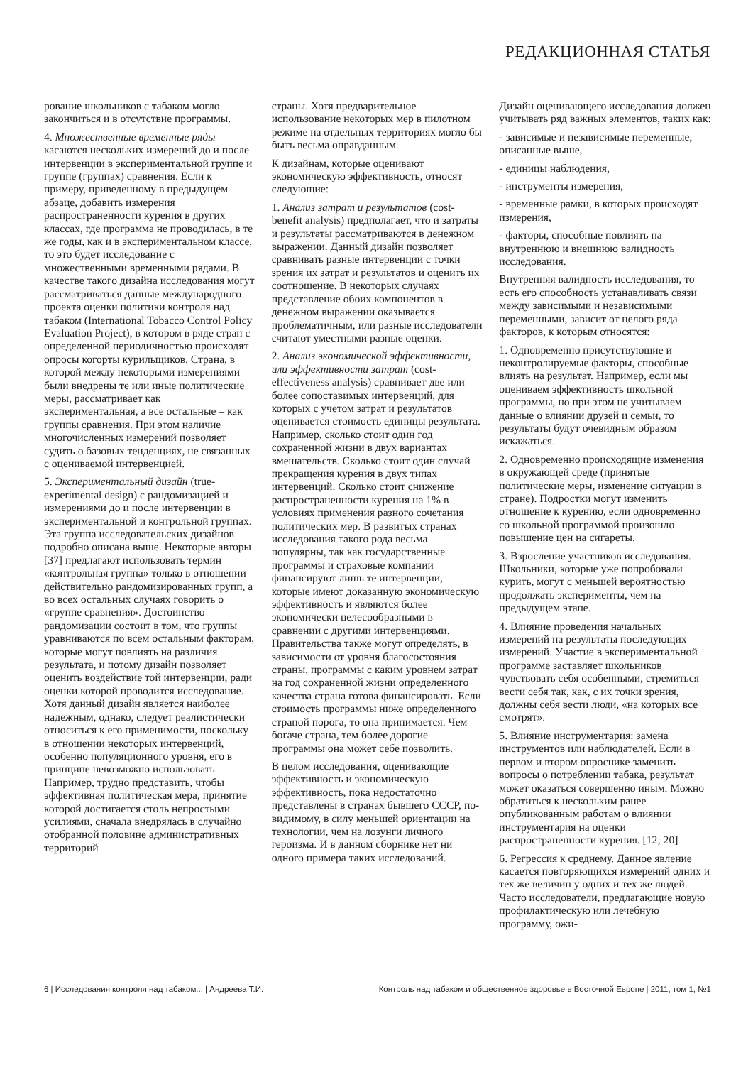РЕДАКЦИОННАЯ СТАТЬЯ
рование школьников с табаком могло закончиться и в отсутствие программы.
4. Множественные временные ряды касаются нескольких измерений до и после интервенции в экспериментальной группе и группе (группах) сравнения. Если к примеру, приведенному в предыдущем абзаце, добавить измерения распространенности курения в других классах, где программа не проводилась, в те же годы, как и в экспериментальном классе, то это будет исследование с множественными временными рядами. В качестве такого дизайна исследования могут рассматриваться данные международного проекта оценки политики контроля над табаком (International Tobacco Control Policy Evaluation Project), в котором в ряде стран с определенной периодичностью происходят опросы когорты курильщиков. Страна, в которой между некоторыми измерениями были внедрены те или иные политические меры, рассматривает как экспериментальная, а все остальные – как группы сравнения. При этом наличие многочисленных измерений позволяет судить о базовых тенденциях, не связанных с оцениваемой интервенцией.
5. Экспериментальный дизайн (true-experimental design) с рандомизацией и измерениями до и после интервенции в экспериментальной и контрольной группах. Эта группа исследовательских дизайнов подробно описана выше. Некоторые авторы [37] предлагают использовать термин «контрольная группа» только в отношении действительно рандомизированных групп, а во всех остальных случаях говорить о «группе сравнения». Достоинство рандомизации состоит в том, что группы уравниваются по всем остальным факторам, которые могут повлиять на различия результата, и потому дизайн позволяет оценить воздействие той интервенции, ради оценки которой проводится исследование.
Хотя данный дизайн является наиболее надежным, однако, следует реалистически относиться к его применимости, поскольку в отношении некоторых интервенций, особенно популяционного уровня, его в принципе невозможно использовать. Например, трудно представить, чтобы эффективная политическая мера, принятие которой достигается столь непростыми усилиями, сначала внедрялась в случайно отобранной половине административных территорий
страны. Хотя предварительное использование некоторых мер в пилотном режиме на отдельных территориях могло бы быть весьма оправданным.
К дизайнам, которые оценивают экономическую эффективность, относят следующие:
1. Анализ затрат и результатов (cost-benefit analysis) предполагает, что и затраты и результаты рассматриваются в денежном выражении. Данный дизайн позволяет сравнивать разные интервенции с точки зрения их затрат и результатов и оценить их соотношение. В некоторых случаях представление обоих компонентов в денежном выражении оказывается проблематичным, или разные исследователи считают уместными разные оценки.
2. Анализ экономической эффективности, или эффективности затрат (cost-effectiveness analysis) сравнивает две или более сопоставимых интервенций, для которых с учетом затрат и результатов оценивается стоимость единицы результата. Например, сколько стоит один год сохраненной жизни в двух вариантах вмешательств. Сколько стоит один случай прекращения курения в двух типах интервенций. Сколько стоит снижение распространенности курения на 1% в условиях применения разного сочетания политических мер. В развитых странах исследования такого рода весьма популярны, так как государственные программы и страховые компании финансируют лишь те интервенции, которые имеют доказанную экономическую эффективность и являются более экономически целесообразными в сравнении с другими интервенциями. Правительства также могут определять, в зависимости от уровня благосостояния страны, программы с каким уровнем затрат на год сохраненной жизни определенного качества страна готова финансировать. Если стоимость программы ниже определенного страной порога, то она принимается. Чем богаче страна, тем более дорогие программы она может себе позволить.
В целом исследования, оценивающие эффективность и экономическую эффективность, пока недостаточно представлены в странах бывшего СССР, по-видимому, в силу меньшей ориентации на технологии, чем на лозунги личного героизма. И в данном сборнике нет ни одного примера таких исследований.
Дизайн оценивающего исследования должен учитывать ряд важных элементов, таких как:
- зависимые и независимые переменные, описанные выше,
- единицы наблюдения,
- инструменты измерения,
- временные рамки, в которых происходят измерения,
- факторы, способные повлиять на внутреннюю и внешнюю валидность исследования.
Внутренняя валидность исследования, то есть его способность устанавливать связи между зависимыми и независимыми переменными, зависит от целого ряда факторов, к которым относятся:
1. Одновременно присутствующие и неконтролируемые факторы, способные влиять на результат. Например, если мы оцениваем эффективность школьной программы, но при этом не учитываем данные о влиянии друзей и семьи, то результаты будут очевидным образом искажаться.
2. Одновременно происходящие изменения в окружающей среде (принятые политические меры, изменение ситуации в стране). Подростки могут изменить отношение к курению, если одновременно со школьной программой произошло повышение цен на сигареты.
3. Взросление участников исследования. Школьники, которые уже попробовали курить, могут с меньшей вероятностью продолжать эксперименты, чем на предыдущем этапе.
4. Влияние проведения начальных измерений на результаты последующих измерений. Участие в экспериментальной программе заставляет школьников чувствовать себя особенными, стремиться вести себя так, как, с их точки зрения, должны себя вести люди, «на которых все смотрят».
5. Влияние инструментария: замена инструментов или наблюдателей. Если в первом и втором опроснике заменить вопросы о потреблении табака, результат может оказаться совершенно иным. Можно обратиться к нескольким ранее опубликованным работам о влиянии инструментария на оценки распространенности курения. [12; 20]
6. Регрессия к среднему. Данное явление касается повторяющихся измерений одних и тех же величин у одних и тех же людей. Часто исследователи, предлагающие новую профилактическую или лечебную программу, ожи-
6 | Исследования контроля над табаком... | Андреева Т.И. Контроль над табаком и общественное здоровье в Восточной Европе | 2011, том 1, №1